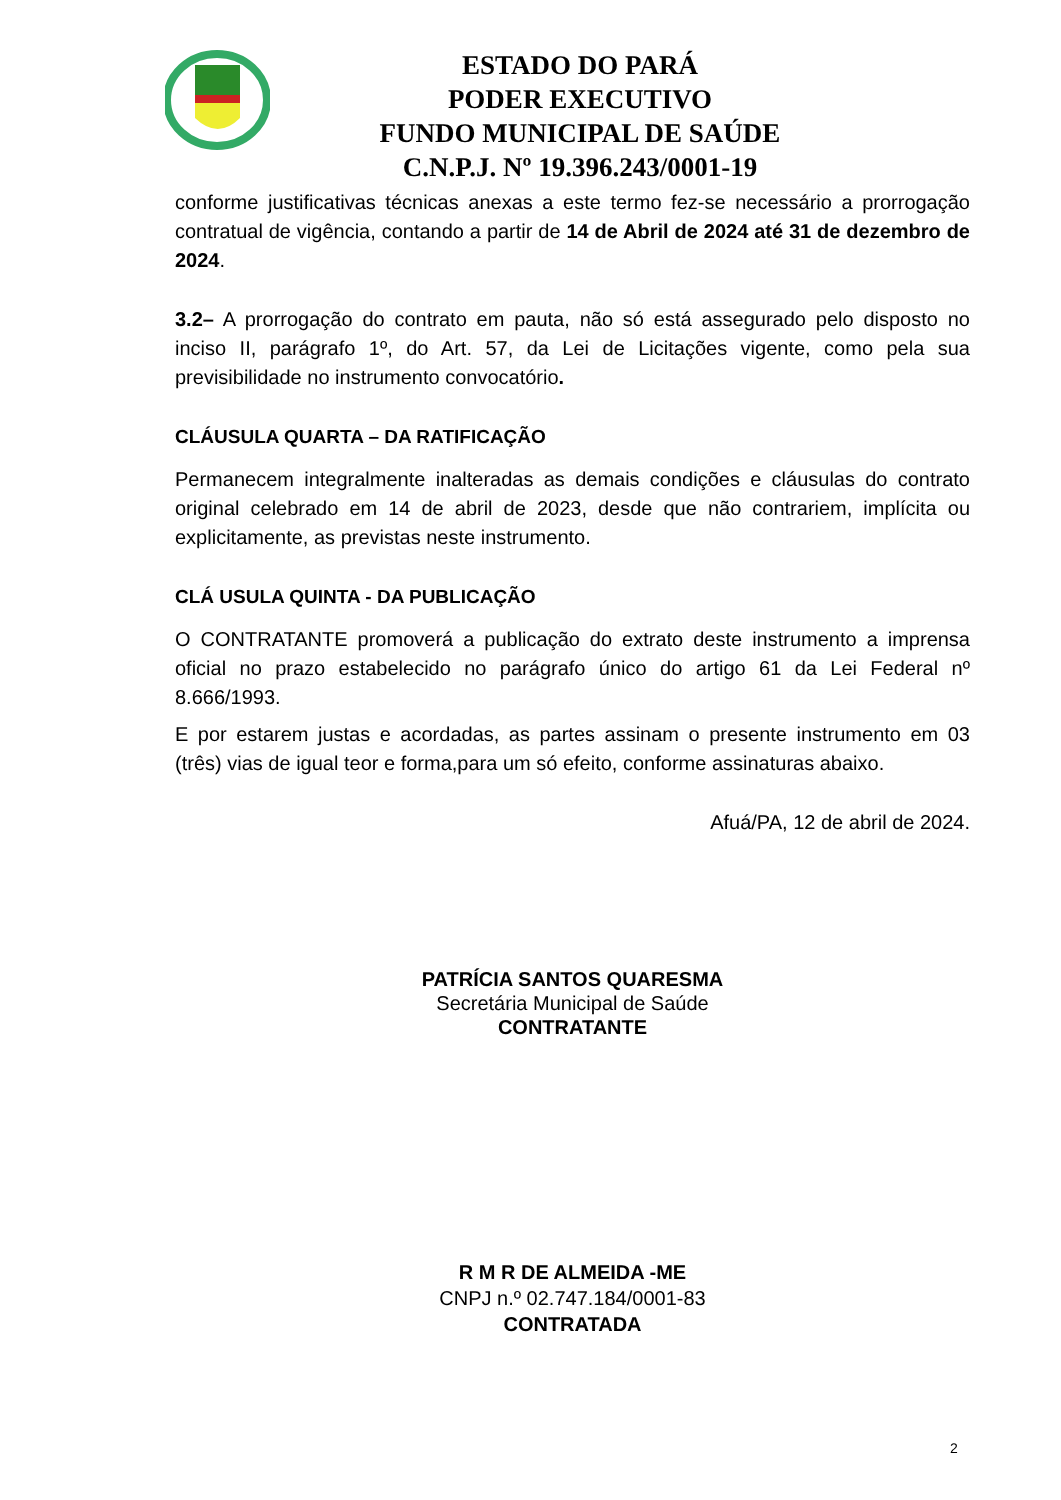ESTADO DO PARÁ
PODER EXECUTIVO
FUNDO MUNICIPAL DE SAÚDE
C.N.P.J. Nº 19.396.243/0001-19
conforme justificativas técnicas anexas a este termo fez-se necessário a prorrogação contratual de vigência, contando a partir de 14 de Abril de 2024 até 31 de dezembro de 2024.
3.2– A prorrogação do contrato em pauta, não só está assegurado pelo disposto no inciso II, parágrafo 1º, do Art. 57, da Lei de Licitações vigente, como pela sua previsibilidade no instrumento convocatório.
CLÁUSULA QUARTA – DA RATIFICAÇÃO
Permanecem integralmente inalteradas as demais condições e cláusulas do contrato original celebrado em 14 de abril de 2023, desde que não contrariem, implícita ou explicitamente, as previstas neste instrumento.
CLÁ USULA QUINTA - DA PUBLICAÇÃO
O CONTRATANTE promoverá a publicação do extrato deste instrumento a imprensa oficial no prazo estabelecido no parágrafo único do artigo 61 da Lei Federal nº 8.666/1993.
E por estarem justas e acordadas, as partes assinam o presente instrumento em 03 (três) vias de igual teor e forma,para um só efeito, conforme assinaturas abaixo.
Afuá/PA, 12 de abril de 2024.
PATRÍCIA SANTOS QUARESMA
Secretária Municipal de Saúde
CONTRATANTE
R M R DE ALMEIDA -ME
CNPJ n.º 02.747.184/0001-83
CONTRATADA
2